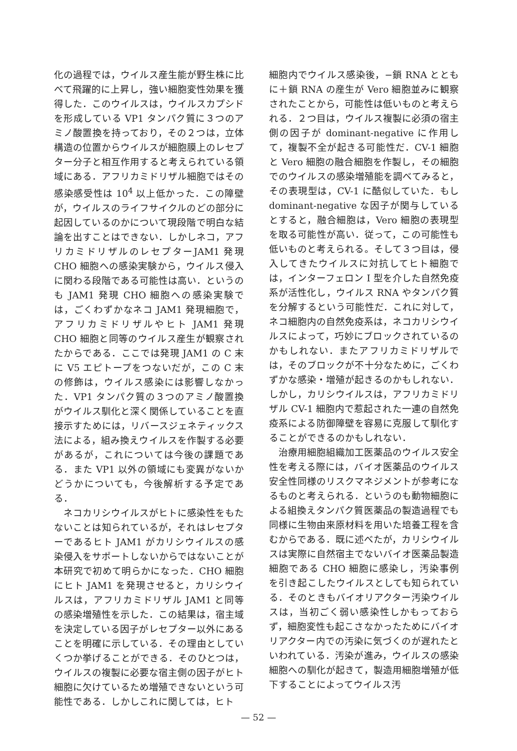化の過程では，ウイルス産生能が野生株に比べて飛躍的に上昇し，強い細胞変性効果を獲得した．このウイルスは，ウイルスカプシドを形成している VP1 タンパク質に３つのアミノ酸置換を持っており，その２つは，立体構造の位置からウイルスが細胞膜上のレセプター分子と相互作用すると考えられている領域にある．アフリカミドリザル細胞ではその感染感受性は 10<sup>4</sup> 以上低かった．この障壁が，ウイルスのライフサイクルのどの部分に起因しているのかについて現段階で明白な結論を出すことはできない．しかしネコ，アフリカミドリザルのレセプターJAM1 発現 CHO 細胞への感染実験から，ウイルス侵入に関わる段階である可能性は高い．というのも JAM1 発現 CHO 細胞への感染実験では，ごくわずかなネコ JAM1 発現細胞で，アフリカミドリザルやヒト JAM1 発現 CHO 細胞と同等のウイルス産生が観察されたからである．ここでは発現 JAM1 の C 末に V5 エピトープをつないだが，この C 末の修飾は，ウイルス感染には影響しなかった．VP1 タンパク質の３つのアミノ酸置換がウイルス馴化と深く関係していることを直接示すためには，リバースジェネティックス法による，組み換えウイルスを作製する必要があるが，これについては今後の課題である．また VP1 以外の領域にも変異がないかどうかについても，今後解析する予定である．
ネコカリシウイルスがヒトに感染性をもたないことは知られているが，それはレセプターであるヒト JAM1 がカリシウイルスの感染侵入をサポートしないからではないことが本研究で初めて明らかになった．CHO 細胞にヒト JAM1 を発現させると，カリシウイルスは，アフリカミドリザル JAM1 と同等の感染増殖性を示した．この結果は，宿主域を決定している因子がレセプター以外にあることを明確に示している．その理由としていくつか挙げることができる．そのひとつは，ウイルスの複製に必要な宿主側の因子がヒト細胞に欠けているため増殖できないという可能性である．しかしこれに関しては，ヒト
細胞内でウイルス感染後，−鎖 RNA とともに＋鎖 RNA の産生が Vero 細胞並みに観察されたことから，可能性は低いものと考えられる．２つ目は，ウイルス複製に必須の宿主側の因子が dominant-negative に作用して，複製不全が起きる可能性だ．CV-1 細胞と Vero 細胞の融合細胞を作製し，その細胞でのウイルスの感染増殖能を調べてみると，その表現型は，CV-1 に酷似していた．もし dominant-negative な因子が関与しているとすると，融合細胞は，Vero 細胞の表現型を取る可能性が高い．従って，この可能性も低いものと考えられる。そして３つ目は，侵入してきたウイルスに対抗してヒト細胞では，インターフェロン I 型を介した自然免疫系が活性化し，ウイルス RNA やタンパク質を分解するという可能性だ．これに対して，ネコ細胞内の自然免疫系は，ネコカリシウイルスによって，巧妙にブロックされているのかもしれない．またアフリカミドリザルでは，そのブロックが不十分なために，ごくわずかな感染・増殖が起きるのかもしれない．しかし，カリシウイルスは，アフリカミドリザル CV-1 細胞内で惹起された一連の自然免疫系による防御障壁を容易に克服して馴化することができるのかもしれない．
治療用細胞組織加工医薬品のウイルス安全性を考える際には，バイオ医薬品のウイルス安全性同様のリスクマネジメントが参考になるものと考えられる．というのも動物細胞による組換えタンパク質医薬品の製造過程でも同様に生物由来原材料を用いた培養工程を含むからである．既に述べたが，カリシウイルスは実際に自然宿主でないバイオ医薬品製造細胞である CHO 細胞に感染し，汚染事例を引き起こしたウイルスとしても知られている．そのときもバイオリアクター汚染ウイルスは，当初ごく弱い感染性しかもっておらず，細胞変性も起こさなかったためにバイオリアクター内での汚染に気づくのが遅れたといわれている．汚染が進み，ウイルスの感染細胞への馴化が起きて，製造用細胞増殖が低下することによってウイルス汚
— 52 —